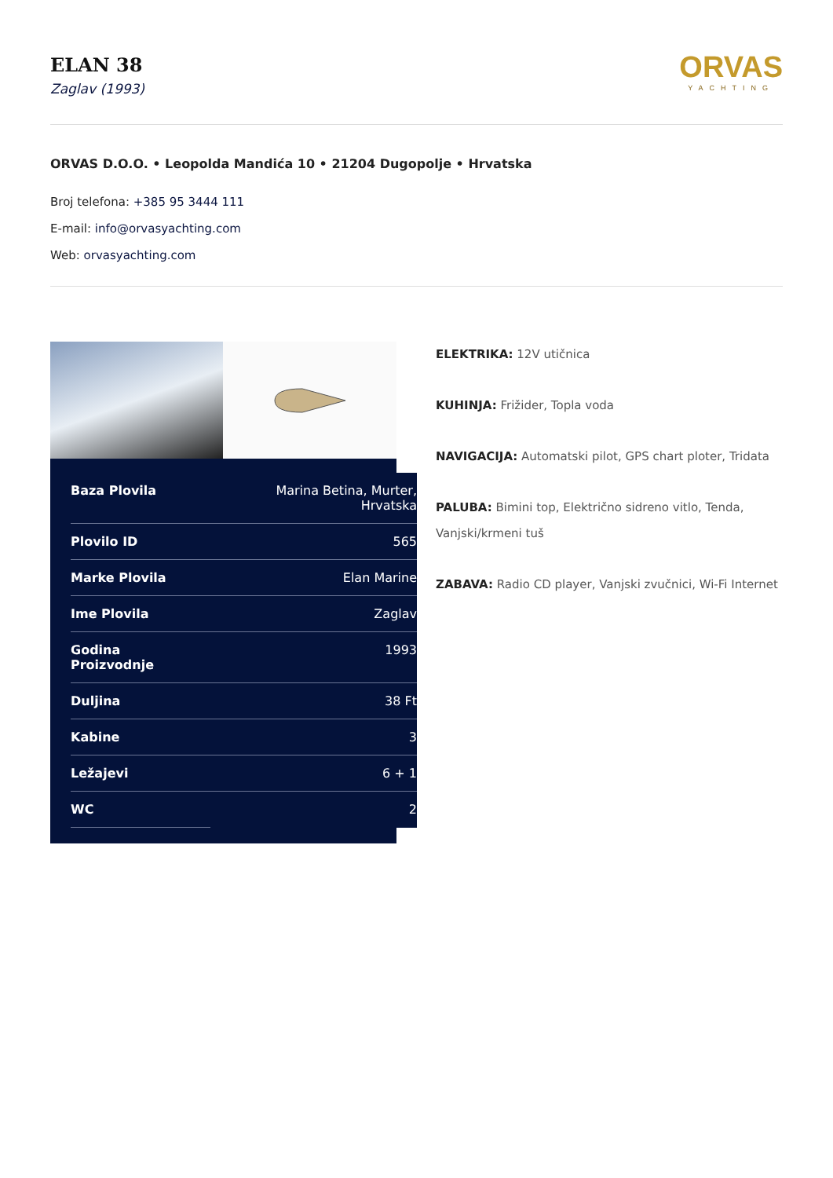ELAN 38
Zaglav (1993)
ORVAS
YACHTING
ORVAS D.O.O. • Leopolda Mandića 10 • 21204 Dugopolje • Hrvatska
Broj telefona: +385 95 3444 111
E-mail: info@orvasyachting.com
Web: orvasyachting.com
| Baza Plovila | Marina Betina, Murter, Hrvatska |
| Plovilo ID | 565 |
| Marke Plovila | Elan Marine |
| Ime Plovila | Zaglav |
| Godina Proizvodnje | 1993 |
| Duljina | 38 Ft |
| Kabine | 3 |
| Ležajevi | 6 + 1 |
| WC | 2 |
ELEKTRIKA: 12V utičnica
KUHINJA: Frižider, Topla voda
NAVIGACIJA: Automatski pilot, GPS chart ploter, Tridata
PALUBA: Bimini top, Električno sidreno vitlo, Tenda, Vanjski/krmeni tuš
ZABAVA: Radio CD player, Vanjski zvučnici, Wi-Fi Internet